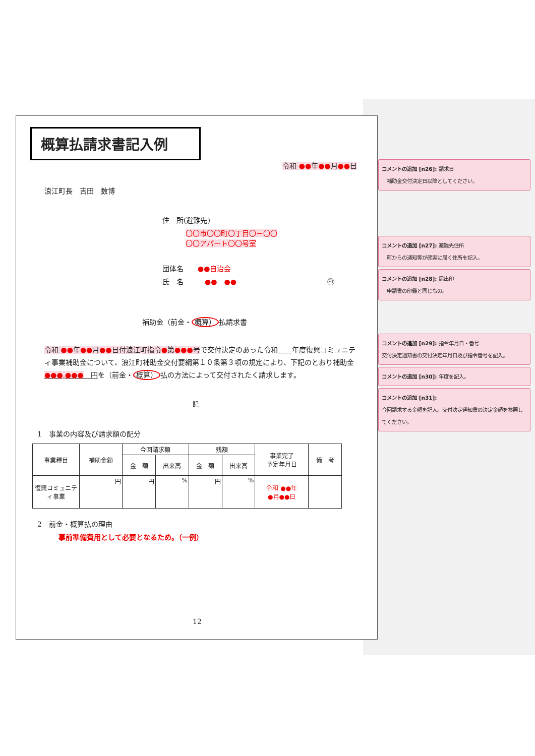概算払請求書記入例
令和 ●●年●●月●●日
浪江町長　吉田　数博
住　所(避難先)
〇〇市〇〇町〇丁目〇－〇〇
〇〇アパート〇〇号室
団体名　　●●自治会
氏　名　　　●●　●● ㊞
補助金（前金・ 概算） 払請求書
令和 ●●年●●月●●日付浪江町指令●第●●●号で交付決定のあった令和　　 年度復興コミュニティ事業補助金について、浪江町補助金交付要綱第１０条第３項の規定により、下記のとおり補助金　●●●,●●●　円を（前金・ 概算） 払の方法によって交付されたく請求します。
記
1　事業の内容及び請求額の配分
| 事業種目 | 補助金額 | 今回請求額 | | 残額 | | 事業完了 予定年月日 | 備 考 |
| | | 金 額 | 出来高 | 金 額 | 出来高 | | |
| 復興コミュニティ事業 | 円 | 円 | % | 円 | % | 令和 ●●年 ●月●●日 | |
2　前金・概算払の理由
事前準備費用として必要となるため。（一例）
12
コメントの追加 [n26]: 請求日
　補助金交付決定日以降としてください。
コメントの追加 [n27]: 避難先住所
　町からの通知等が確実に届く住所を記入。
コメントの追加 [n28]: 届出印
　申請書の印鑑と同じもの。
コメントの追加 [n29]: 指令年月日・番号
交付決定通知書の交付決定年月日及び指令番号を記入。
コメントの追加 [n30]: 年度を記入。
コメントの追加 [n31]:
今回請求する金額を記入。交付決定通知書の決定金額を参照してください。